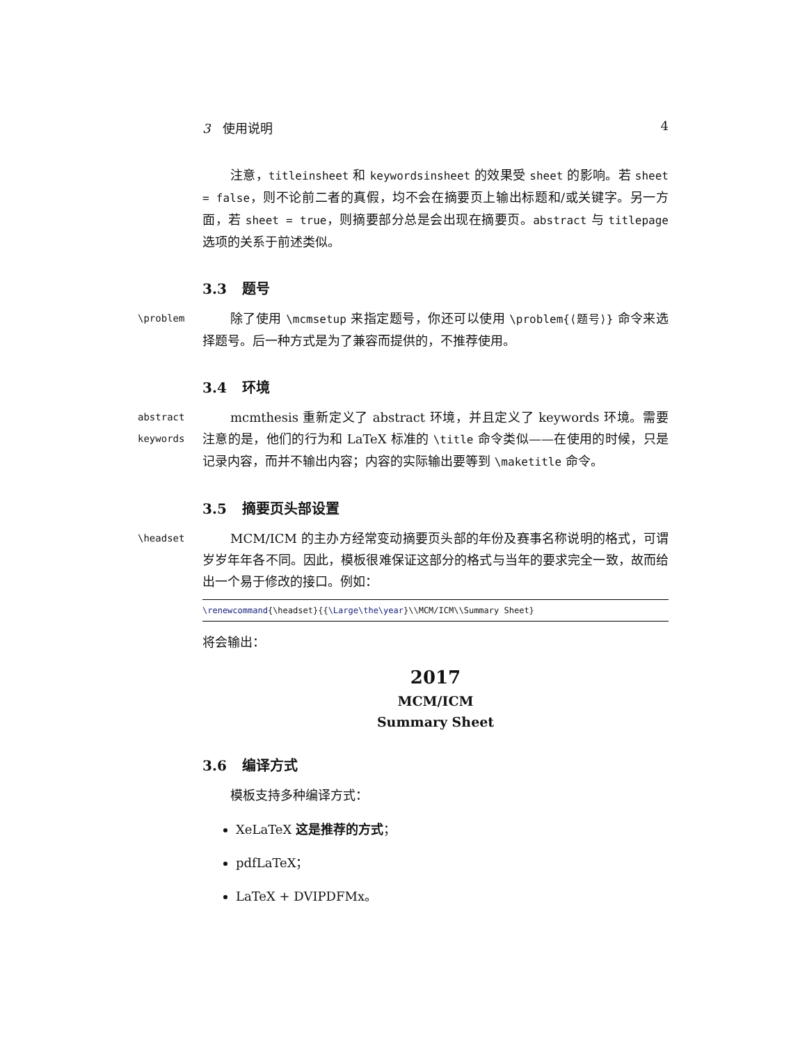3 使用说明 4
注意，titleinsheet 和 keywordsinsheet 的效果受 sheet 的影响。若 sheet = false，则不论前二者的真假，均不会在摘要页上输出标题和/或关键字。另一方面，若 sheet = true，则摘要部分总是会出现在摘要页。abstract 与 titlepage 选项的关系于前述类似。
3.3 题号
\problem
除了使用 \mcmsetup 来指定题号，你还可以使用 \problem{⟨题号⟩} 命令来选择题号。后一种方式是为了兼容而提供的，不推荐使用。
3.4 环境
abstract
keywords
mcmthesis 重新定义了 abstract 环境，并且定义了 keywords 环境。需要注意的是，他们的行为和 LaTeX 标准的 \title 命令类似——在使用的时候，只是记录内容，而并不输出内容；内容的实际输出要等到 \maketitle 命令。
3.5 摘要页头部设置
\headset
MCM/ICM 的主办方经常变动摘要页头部的年份及赛事名称说明的格式，可谓岁岁年年各不同。因此，模板很难保证这部分的格式与当年的要求完全一致，故而给出一个易于修改的接口。例如：
\renewcommand{\headset}{{\Large\the\year}\\MCM/ICM\\Summary Sheet}
将会输出：
2017
MCM/ICM
Summary Sheet
3.6 编译方式
模板支持多种编译方式：
XeLaTeX 这是推荐的方式；
pdfLaTeX；
LaTeX + DVIPDFMx。